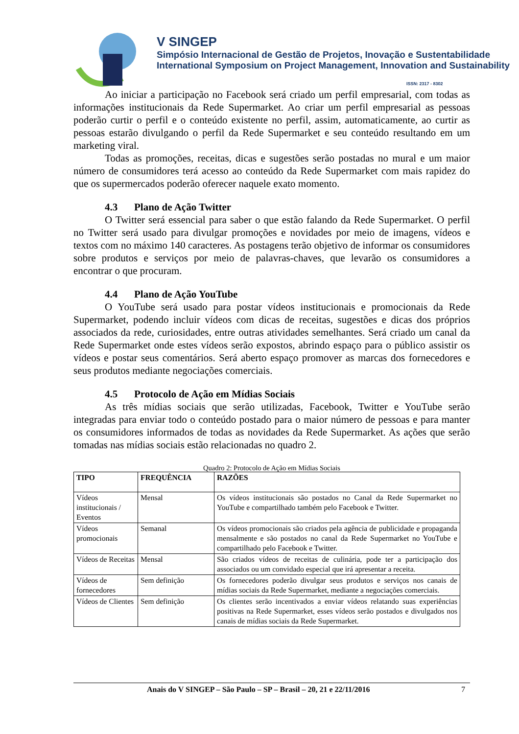V SINGEP
Simpósio Internacional de Gestão de Projetos, Inovação e Sustentabilidade
International Symposium on Project Management, Innovation and Sustainability
ISSN: 2317 - 8302
Ao iniciar a participação no Facebook será criado um perfil empresarial, com todas as informações institucionais da Rede Supermarket. Ao criar um perfil empresarial as pessoas poderão curtir o perfil e o conteúdo existente no perfil, assim, automaticamente, ao curtir as pessoas estarão divulgando o perfil da Rede Supermarket e seu conteúdo resultando em um marketing viral.
Todas as promoções, receitas, dicas e sugestões serão postadas no mural e um maior número de consumidores terá acesso ao conteúdo da Rede Supermarket com mais rapidez do que os supermercados poderão oferecer naquele exato momento.
4.3 Plano de Ação Twitter
O Twitter será essencial para saber o que estão falando da Rede Supermarket. O perfil no Twitter será usado para divulgar promoções e novidades por meio de imagens, vídeos e textos com no máximo 140 caracteres. As postagens terão objetivo de informar os consumidores sobre produtos e serviços por meio de palavras-chaves, que levarão os consumidores a encontrar o que procuram.
4.4 Plano de Ação YouTube
O YouTube será usado para postar vídeos institucionais e promocionais da Rede Supermarket, podendo incluir vídeos com dicas de receitas, sugestões e dicas dos próprios associados da rede, curiosidades, entre outras atividades semelhantes. Será criado um canal da Rede Supermarket onde estes vídeos serão expostos, abrindo espaço para o público assistir os vídeos e postar seus comentários. Será aberto espaço promover as marcas dos fornecedores e seus produtos mediante negociações comerciais.
4.5 Protocolo de Ação em Mídias Sociais
As três mídias sociais que serão utilizadas, Facebook, Twitter e YouTube serão integradas para enviar todo o conteúdo postado para o maior número de pessoas e para manter os consumidores informados de todas as novidades da Rede Supermarket. As ações que serão tomadas nas mídias sociais estão relacionadas no quadro 2.
Quadro 2: Protocolo de Ação em Mídias Sociais
| TIPO | FREQUÊNCIA | RAZÕES |
| --- | --- | --- |
| Vídeos institucionais / Eventos | Mensal | Os vídeos institucionais são postados no Canal da Rede Supermarket no YouTube e compartilhado também pelo Facebook e Twitter. |
| Vídeos promocionais | Semanal | Os vídeos promocionais são criados pela agência de publicidade e propaganda mensalmente e são postados no canal da Rede Supermarket no YouTube e compartilhado pelo Facebook e Twitter. |
| Vídeos de Receitas | Mensal | São criados vídeos de receitas de culinária, pode ter a participação dos associados ou um convidado especial que irá apresentar a receita. |
| Vídeos de fornecedores | Sem definição | Os fornecedores poderão divulgar seus produtos e serviços nos canais de mídias sociais da Rede Supermarket, mediante a negociações comerciais. |
| Vídeos de Clientes | Sem definição | Os clientes serão incentivados a enviar vídeos relatando suas experiências positivas na Rede Supermarket, esses vídeos serão postados e divulgados nos canais de mídias sociais da Rede Supermarket. |
Anais do V SINGEP – São Paulo – SP – Brasil – 20, 21 e 22/11/2016 7